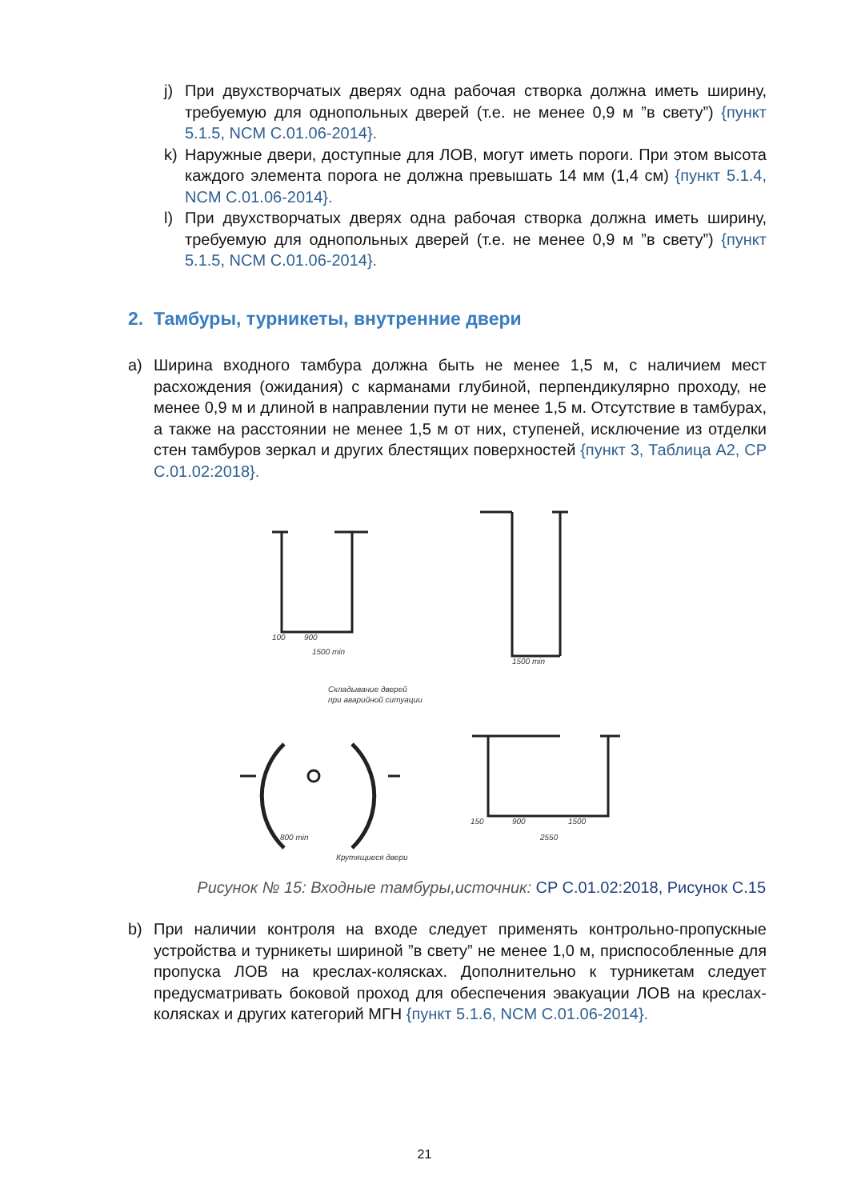j) При двухстворчатых дверях одна рабочая створка должна иметь ширину, требуемую для однопольных дверей (т.е. не менее 0,9 м ”в свету”) {пункт 5.1.5, NCM C.01.06-2014}.
k) Наружные двери, доступные для ЛОВ, могут иметь пороги. При этом высота каждого элемента порога не должна превышать 14 мм (1,4 см) {пункт 5.1.4, NCM C.01.06-2014}.
l) При двухстворчатых дверях одна рабочая створка должна иметь ширину, требуемую для однопольных дверей (т.е. не менее 0,9 м ”в свету”) {пункт 5.1.5, NCM C.01.06-2014}.
2. Тамбуры, турникеты, внутренние двери
a) Ширина входного тамбура должна быть не менее 1,5 м, с наличием мест расхождения (ожидания) с карманами глубиной, перпендикулярно проходу, не менее 0,9 м и длиной в направлении пути не менее 1,5 м. Отсутствие в тамбурах, а также на расстоянии не менее 1,5 м от них, ступеней, исключение из отделки стен тамбуров зеркал и других блестящих поверхностей {пункт 3, Таблица А2, CP C.01.02:2018}.
100
900
1500 min
1500 min
Складывание дверей
при аварийной ситуации
800 min
Крутящиеся двери
150
900
1500
2550
Рисунок № 15: Входные тамбуры,источник: CP C.01.02:2018, Рисунок С.15
b) При наличии контроля на входе следует применять контрольно-пропускные устройства и турникеты шириной ”в свету” не менее 1,0 м, приспособленные для пропуска ЛОВ на креслах-колясках. Дополнительно к турникетам следует предусматривать боковой проход для обеспечения эвакуации ЛОВ на креслах-колясках и других категорий МГН {пункт 5.1.6, NCM C.01.06-2014}.
21